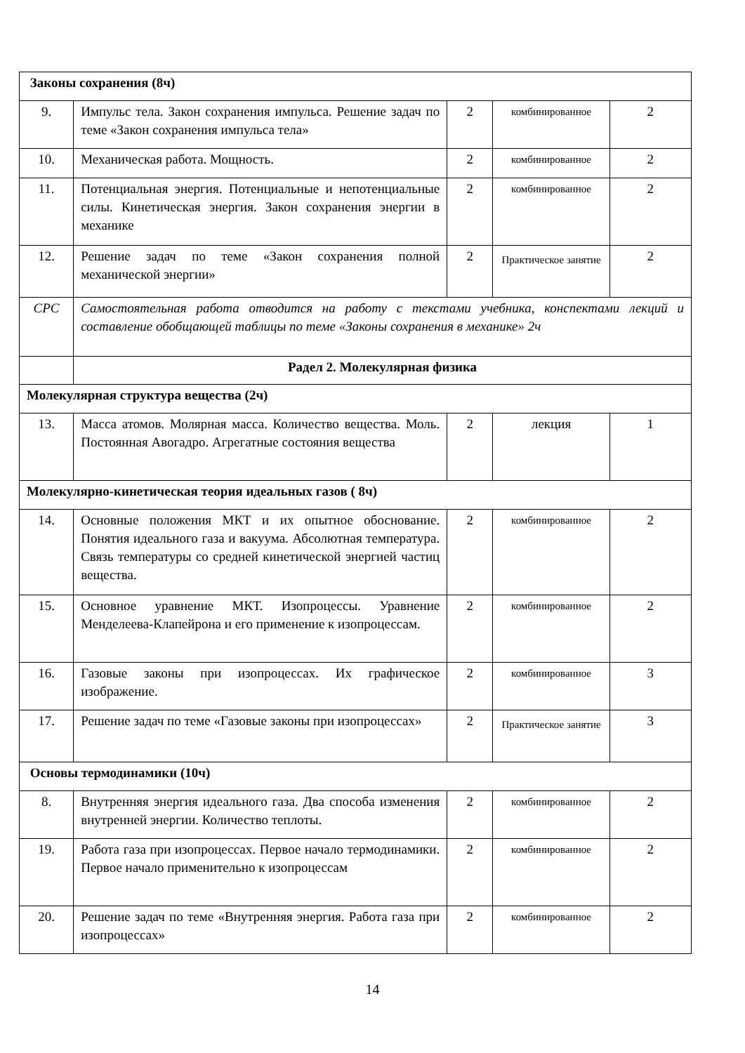| Законы сохранения (8ч) | | | | |
| 9. | Импульс тела. Закон сохранения импульса. Решение задач по теме «Закон сохранения импульса тела» | 2 | комбинированное | 2 |
| 10. | Механическая работа. Мощность. | 2 | комбинированное | 2 |
| 11. | Потенциальная энергия. Потенциальные и непотенциальные силы. Кинетическая энергия. Закон сохранения энергии в механике | 2 | комбинированное | 2 |
| 12. | Решение задач по теме «Закон сохранения полной механической энергии» | 2 | Практическое занятие | 2 |
| СРС | Самостоятельная работа отводится на работу с текстами учебника, конспектами лекций и составление обобщающей таблицы по теме «Законы сохранения в механике» 2ч | | | |
| | Радел 2. Молекулярная физика | | | |
| Молекулярная структура вещества (2ч) | | | | |
| 13. | Масса атомов. Молярная масса. Количество вещества. Моль. Постоянная Авогадро. Агрегатные состояния вещества | 2 | лекция | 1 |
| Молекулярно-кинетическая теория идеальных газов ( 8ч) | | | | |
| 14. | Основные положения МКТ и их опытное обоснование. Понятия идеального газа и вакуума. Абсолютная температура. Связь температуры со средней кинетической энергией частиц вещества. | 2 | комбинированное | 2 |
| 15. | Основное уравнение МКТ. Изопроцессы. Уравнение Менделеева-Клапейрона и его применение к изопроцессам. | 2 | комбинированное | 2 |
| 16. | Газовые законы при изопроцессах. Их графическое изображение. | 2 | комбинированное | 3 |
| 17. | Решение задач по теме «Газовые законы при изопроцессах» | 2 | Практическое занятие | 3 |
| Основы термодинамики (10ч) | | | | |
| 8. | Внутренняя энергия идеального газа. Два способа изменения внутренней энергии. Количество теплоты. | 2 | комбинированное | 2 |
| 19. | Работа газа при изопроцессах. Первое начало термодинамики. Первое начало применительно к изопроцессам | 2 | комбинированное | 2 |
| 20. | Решение задач по теме «Внутренняя энергия. Работа газа при изопроцессах» | 2 | комбинированное | 2 |
14